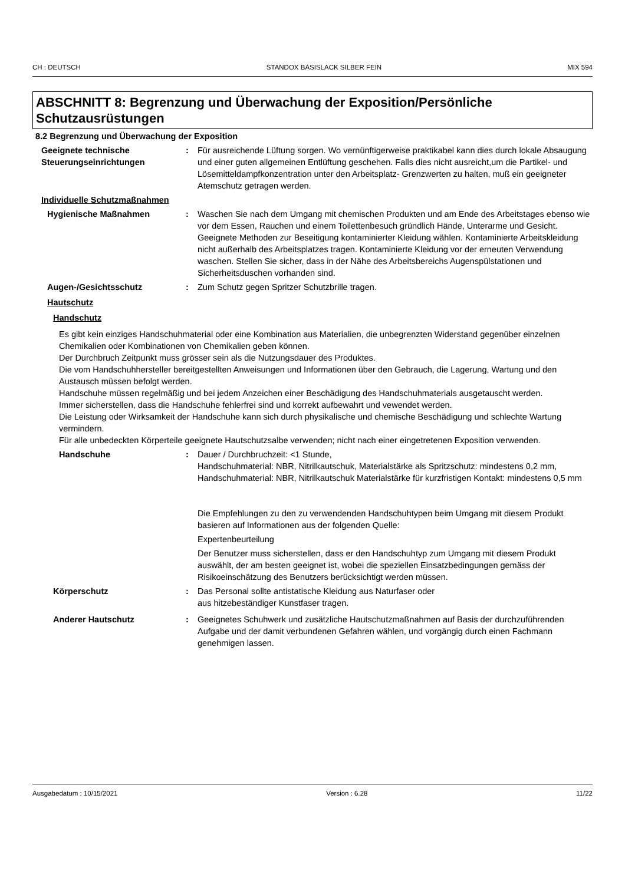CH : DEUTSCH STANDOX BASISLACK SILBER FEIN MIX 594
ABSCHNITT 8: Begrenzung und Überwachung der Exposition/Persönliche Schutzausrüstungen
8.2 Begrenzung und Überwachung der Exposition
Geeignete technische Steuerungseinrichtungen
: Für ausreichende Lüftung sorgen. Wo vernünftigerweise praktikabel kann dies durch lokale Absaugung und einer guten allgemeinen Entlüftung geschehen. Falls dies nicht ausreicht,um die Partikel- und Lösemitteldampfkonzentration unter den Arbeitsplatz- Grenzwerten zu halten, muß ein geeigneter Atemschutz getragen werden.
Individuelle Schutzmaßnahmen
Hygienische Maßnahmen : Waschen Sie nach dem Umgang mit chemischen Produkten und am Ende des Arbeitstages ebenso wie vor dem Essen, Rauchen und einem Toilettenbesuch gründlich Hände, Unterarme und Gesicht. Geeignete Methoden zur Beseitigung kontaminierter Kleidung wählen. Kontaminierte Arbeitskleidung nicht außerhalb des Arbeitsplatzes tragen. Kontaminierte Kleidung vor der erneuten Verwendung waschen. Stellen Sie sicher, dass in der Nähe des Arbeitsbereichs Augenspülstationen und Sicherheitsduschen vorhanden sind.
Augen-/Gesichtsschutz : Zum Schutz gegen Spritzer Schutzbrille tragen.
Hautschutz
Handschutz
Es gibt kein einziges Handschuhmaterial oder eine Kombination aus Materialien, die unbegrenzten Widerstand gegenüber einzelnen Chemikalien oder Kombinationen von Chemikalien geben können.
Der Durchbruch Zeitpunkt muss grösser sein als die Nutzungsdauer des Produktes.
Die vom Handschuhhersteller bereitgestellten Anweisungen und Informationen über den Gebrauch, die Lagerung, Wartung und den Austausch müssen befolgt werden.
Handschuhe müssen regelmäßig und bei jedem Anzeichen einer Beschädigung des Handschuhmaterials ausgetauscht werden.
Immer sicherstellen, dass die Handschuhe fehlerfrei sind und korrekt aufbewahrt und vewendet werden.
Die Leistung oder Wirksamkeit der Handschuhe kann sich durch physikalische und chemische Beschädigung und schlechte Wartung vermindern.
Für alle unbedeckten Körperteile geeignete Hautschutzsalbe verwenden; nicht nach einer eingetretenen Exposition verwenden.
Handschuhe : Dauer / Durchbruchzeit: <1 Stunde,
Handschuhmaterial: NBR, Nitrilkautschuk, Materialstärke als Spritzschutz: mindestens 0,2 mm,
Handschuhmaterial: NBR, Nitrilkautschuk Materialstärke für kurzfristigen Kontakt: mindestens 0,5 mm
Die Empfehlungen zu den zu verwendenden Handschuhtypen beim Umgang mit diesem Produkt basieren auf Informationen aus der folgenden Quelle:
Expertenbeurteilung
Der Benutzer muss sicherstellen, dass er den Handschuhtyp zum Umgang mit diesem Produkt auswählt, der am besten geeignet ist, wobei die speziellen Einsatzbedingungen gemäss der Risikoeinschätzung des Benutzers berücksichtigt werden müssen.
Körperschutz : Das Personal sollte antistatische Kleidung aus Naturfaser oder
aus hitzebeständiger Kunstfaser tragen.
Anderer Hautschutz : Geeignetes Schuhwerk und zusätzliche Hautschutzmaßnahmen auf Basis der durchzuführenden Aufgabe und der damit verbundenen Gefahren wählen, und vorgängig durch einen Fachmann genehmigen lassen.
Ausgabedatum : 10/15/2021 Version : 6.28 11/22